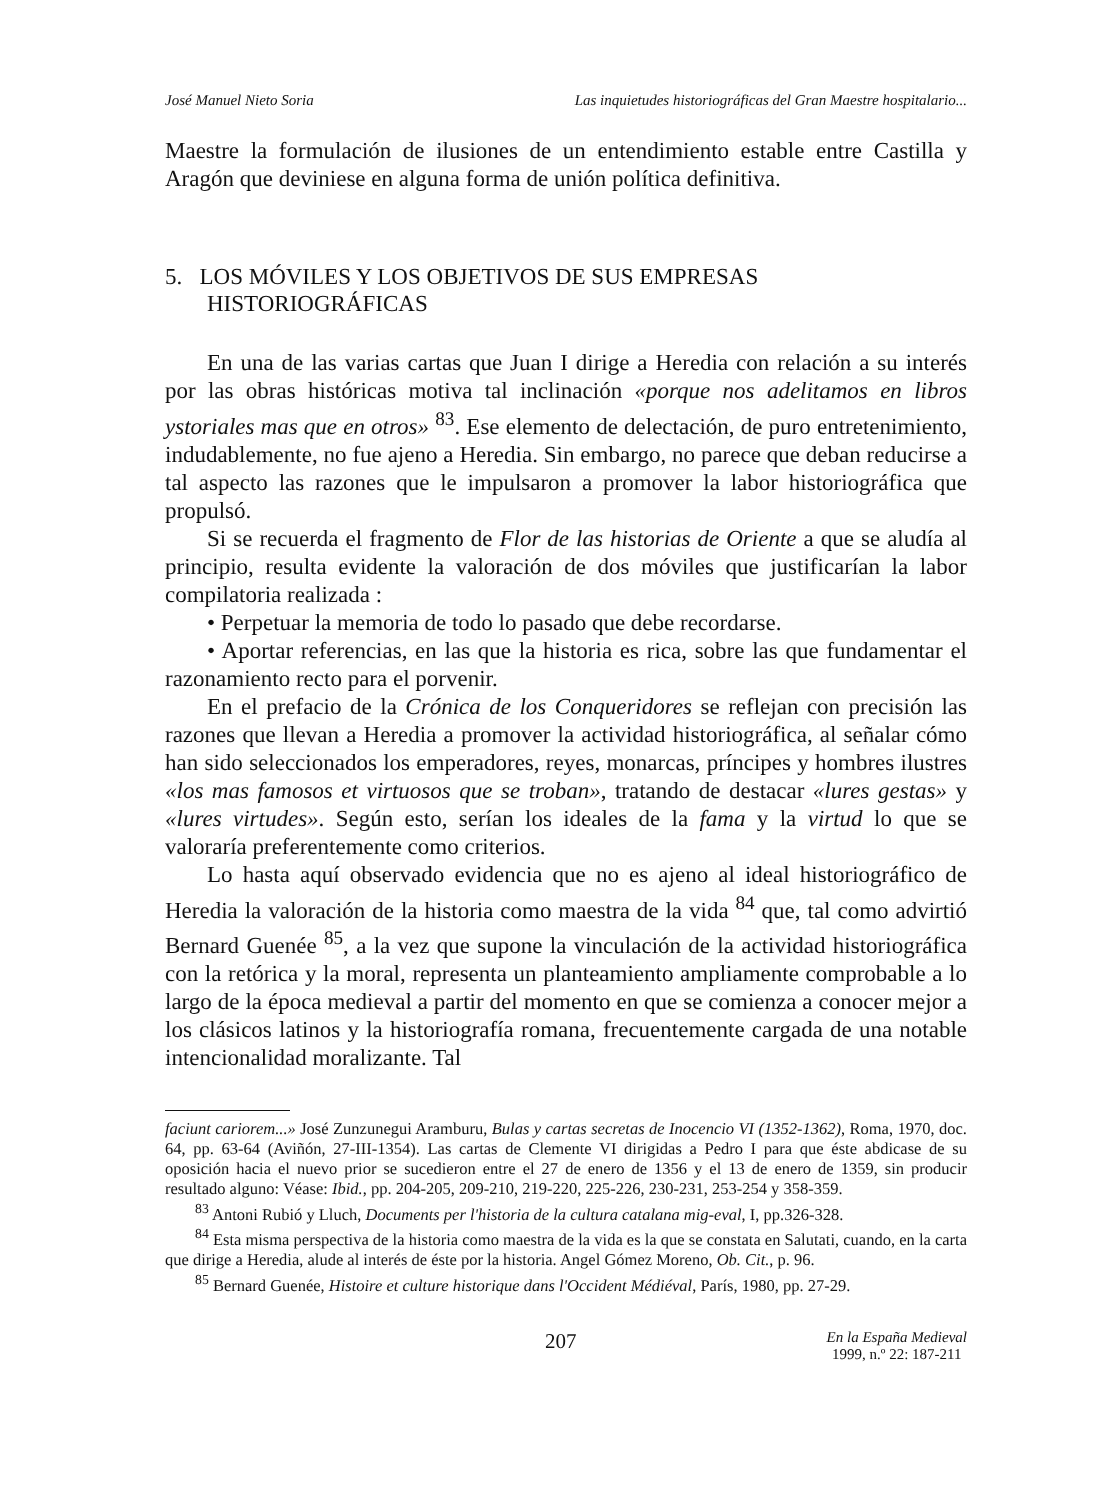José Manuel Nieto Soria Las inquietudes historiográficas del Gran Maestre hospitalario...
Maestre la formulación de ilusiones de un entendimiento estable entre Castilla y Aragón que deviniese en alguna forma de unión política definitiva.
5. LOS MÓVILES Y LOS OBJETIVOS DE SUS EMPRESAS HISTORIOGRÁFICAS
En una de las varias cartas que Juan I dirige a Heredia con relación a su interés por las obras históricas motiva tal inclinación «porque nos adelitamos en libros ystoriales mas que en otros» <sup>83</sup>. Ese elemento de delectación, de puro entretenimiento, indudablemente, no fue ajeno a Heredia. Sin embargo, no parece que deban reducirse a tal aspecto las razones que le impulsaron a promover la labor historiográfica que propulsó.
Si se recuerda el fragmento de Flor de las historias de Oriente a que se aludía al principio, resulta evidente la valoración de dos móviles que justificarían la labor compilatoria realizada :
• Perpetuar la memoria de todo lo pasado que debe recordarse.
• Aportar referencias, en las que la historia es rica, sobre las que fundamentar el razonamiento recto para el porvenir.
En el prefacio de la Crónica de los Conqueridores se reflejan con precisión las razones que llevan a Heredia a promover la actividad historiográfica, al señalar cómo han sido seleccionados los emperadores, reyes, monarcas, príncipes y hombres ilustres «los mas famosos et virtuosos que se troban», tratando de destacar «lures gestas» y «lures virtudes». Según esto, serían los ideales de la fama y la virtud lo que se valoraría preferentemente como criterios.
Lo hasta aquí observado evidencia que no es ajeno al ideal historiográfico de Heredia la valoración de la historia como maestra de la vida <sup>84</sup> que, tal como advirtió Bernard Guenée <sup>85</sup>, a la vez que supone la vinculación de la actividad historiográfica con la retórica y la moral, representa un planteamiento ampliamente comprobable a lo largo de la época medieval a partir del momento en que se comienza a conocer mejor a los clásicos latinos y la historiografía romana, frecuentemente cargada de una notable intencionalidad moralizante. Tal
faciunt cariorem...» José Zunzunegui Aramburu, Bulas y cartas secretas de Inocencio VI (1352-1362), Roma, 1970, doc. 64, pp. 63-64 (Aviñón, 27-III-1354). Las cartas de Clemente VI dirigidas a Pedro I para que éste abdicase de su oposición hacia el nuevo prior se sucedieron entre el 27 de enero de 1356 y el 13 de enero de 1359, sin producir resultado alguno: Véase: Ibid., pp. 204-205, 209-210, 219-220, 225-226, 230-231, 253-254 y 358-359.
<sup>83</sup> Antoni Rubió y Lluch, Documents per l'historia de la cultura catalana mig-eval, I, pp.326-328.
<sup>84</sup> Esta misma perspectiva de la historia como maestra de la vida es la que se constata en Salutati, cuando, en la carta que dirige a Heredia, alude al interés de éste por la historia. Angel Gómez Moreno, Ob. Cit., p. 96.
<sup>85</sup> Bernard Guenée, Histoire et culture historique dans l'Occident Médiéval, París, 1980, pp. 27-29.
207 En la España Medieval
1999, n.º 22: 187-211